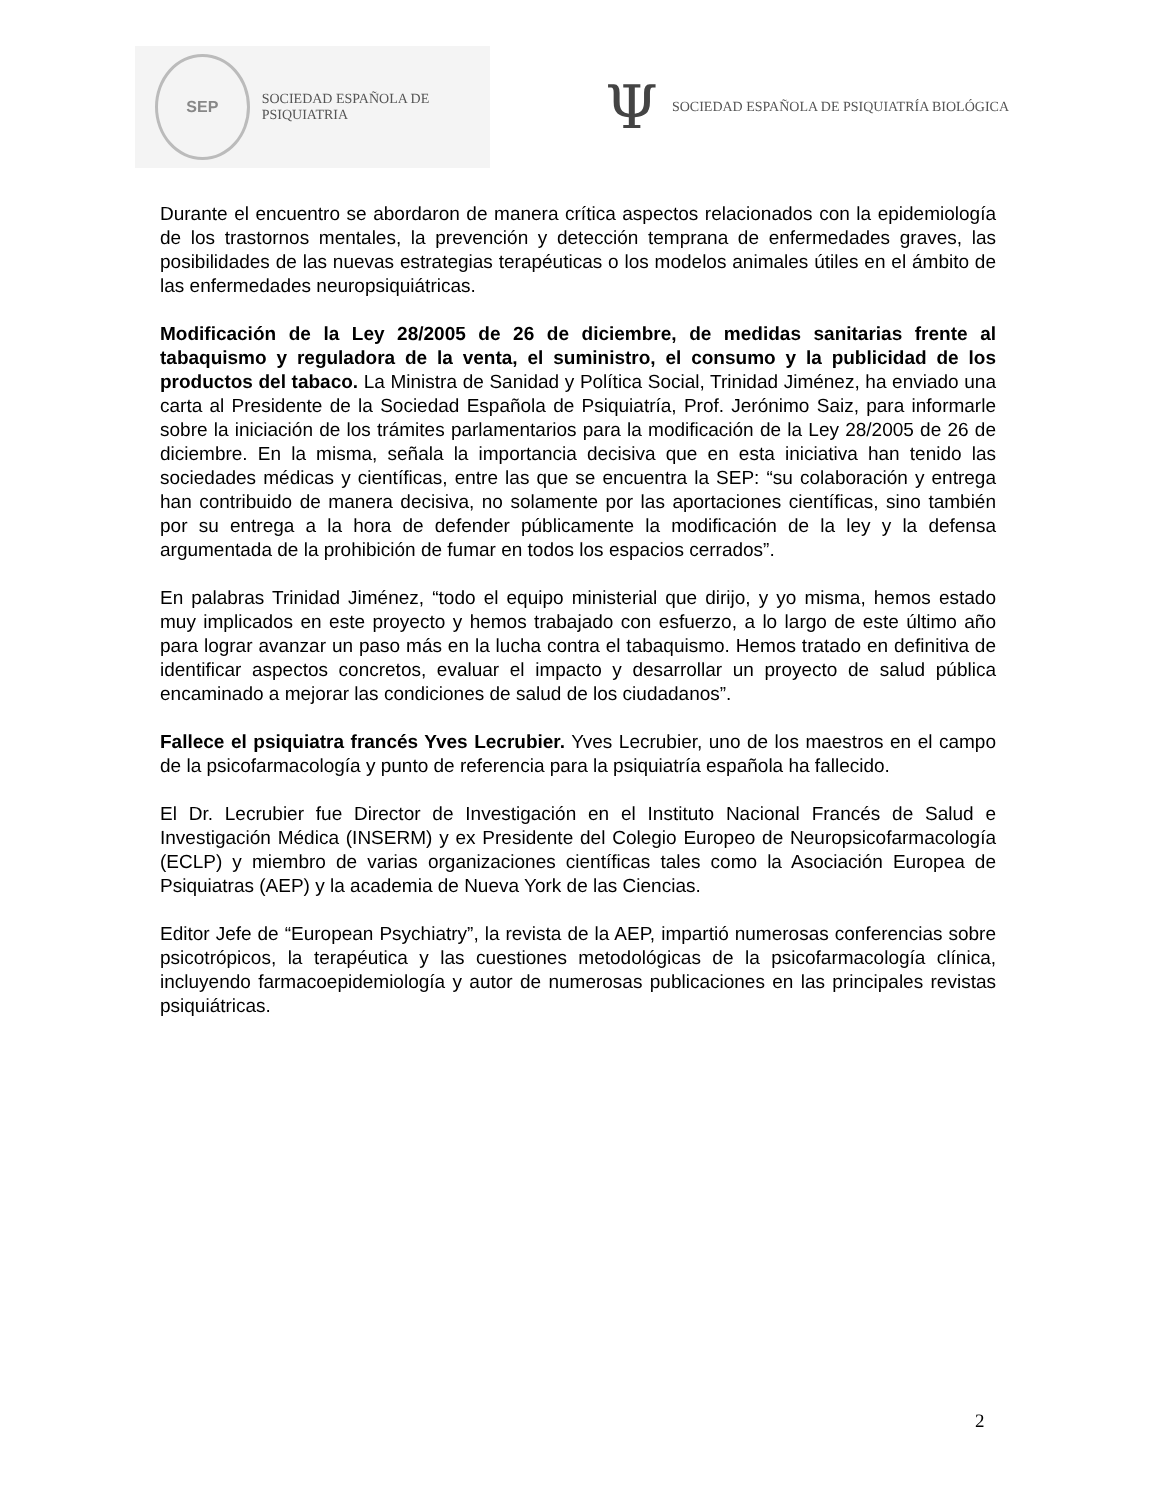SEP
SOCIEDAD ESPAÑOLA DE PSIQUIATRIA
Ψ SOCIEDAD ESPAÑOLA DE PSIQUIATRÍA BIOLÓGICA
Durante el encuentro se abordaron de manera crítica aspectos relacionados con la epidemiología de los trastornos mentales, la prevención y detección temprana de enfermedades graves, las posibilidades de las nuevas estrategias terapéuticas o los modelos animales útiles en el ámbito de las enfermedades neuropsiquiátricas.
Modificación de la Ley 28/2005 de 26 de diciembre, de medidas sanitarias frente al tabaquismo y reguladora de la venta, el suministro, el consumo y la publicidad de los productos del tabaco. La Ministra de Sanidad y Política Social, Trinidad Jiménez, ha enviado una carta al Presidente de la Sociedad Española de Psiquiatría, Prof. Jerónimo Saiz, para informarle sobre la iniciación de los trámites parlamentarios para la modificación de la Ley 28/2005 de 26 de diciembre. En la misma, señala la importancia decisiva que en esta iniciativa han tenido las sociedades médicas y científicas, entre las que se encuentra la SEP: “su colaboración y entrega han contribuido de manera decisiva, no solamente por las aportaciones científicas, sino también por su entrega a la hora de defender públicamente la modificación de la ley y la defensa argumentada de la prohibición de fumar en todos los espacios cerrados”.
En palabras Trinidad Jiménez, “todo el equipo ministerial que dirijo, y yo misma, hemos estado muy implicados en este proyecto y hemos trabajado con esfuerzo, a lo largo de este último año para lograr avanzar un paso más en la lucha contra el tabaquismo. Hemos tratado en definitiva de identificar aspectos concretos, evaluar el impacto y desarrollar un proyecto de salud pública encaminado a mejorar las condiciones de salud de los ciudadanos”.
Fallece el psiquiatra francés Yves Lecrubier. Yves Lecrubier, uno de los maestros en el campo de la psicofarmacología y punto de referencia para la psiquiatría española ha fallecido.
El Dr. Lecrubier fue Director de Investigación en el Instituto Nacional Francés de Salud e Investigación Médica (INSERM) y ex Presidente del Colegio Europeo de Neuropsicofarmacología (ECLP) y miembro de varias organizaciones científicas tales como la Asociación Europea de Psiquiatras (AEP) y la academia de Nueva York de las Ciencias.
Editor Jefe de “European Psychiatry”, la revista de la AEP, impartió numerosas conferencias sobre psicotrópicos, la terapéutica y las cuestiones metodológicas de la psicofarmacología clínica, incluyendo farmacoepidemiología y autor de numerosas publicaciones en las principales revistas psiquiátricas.
2